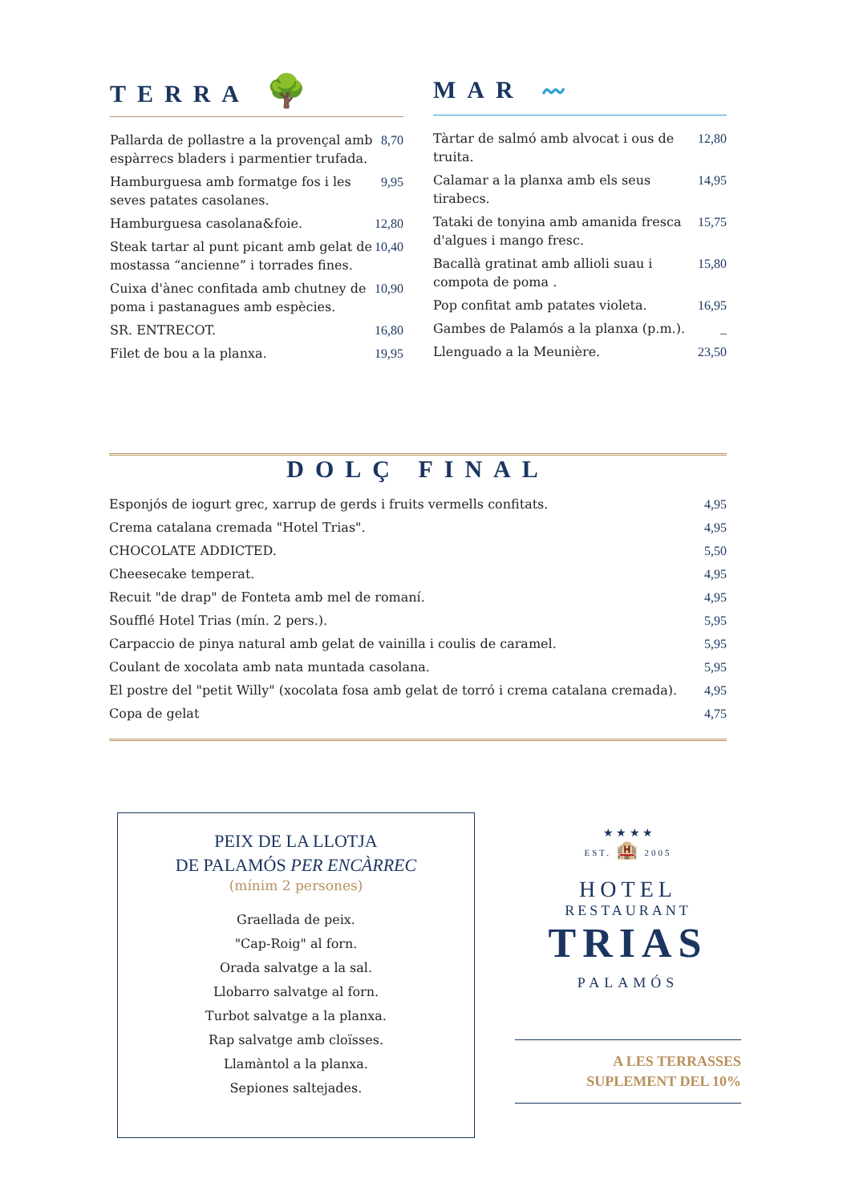TERRA 🌳
| Pallarda de pollastre a la provençal amb espàrrecs bladers i parmentier trufada. | 8,70 |
| Hamburguesa amb formatge fos i les seves patates casolanes. | 9,95 |
| Hamburguesa casolana&foie. | 12,80 |
| Steak tartar al punt picant amb gelat de mostassa “ancienne” i torrades fines. | 10,40 |
| Cuixa d'ànec confitada amb chutney de poma i pastanagues amb espècies. | 10,90 |
| SR. ENTRECOT. | 16,80 |
| Filet de bou a la planxa. | 19,95 |
MAR 〰
| Tàrtar de salmó amb alvocat i ous de truita. | 12,80 |
| Calamar a la planxa amb els seus tirabecs. | 14,95 |
| Tataki de tonyina amb amanida fresca d'algues i mango fresc. | 15,75 |
| Bacallà gratinat amb allioli suau i compota de poma . | 15,80 |
| Pop confitat amb patates violeta. | 16,95 |
| Gambes de Palamós a la planxa (p.m.). | _ |
| Llenguado a la Meunière. | 23,50 |
DOLÇ FINAL
| Esponjós de iogurt grec, xarrup de gerds i fruits vermells confitats. | 4,95 |
| Crema catalana cremada "Hotel Trias". | 4,95 |
| CHOCOLATE ADDICTED. | 5,50 |
| Cheesecake temperat. | 4,95 |
| Recuit "de drap" de Fonteta amb mel de romaní. | 4,95 |
| Soufflé Hotel Trias (mín. 2 pers.). | 5,95 |
| Carpaccio de pinya natural amb gelat de vainilla i coulis de caramel. | 5,95 |
| Coulant de xocolata amb nata muntada casolana. | 5,95 |
| El postre del "petit Willy" (xocolata fosa amb gelat de torró i crema catalana cremada). | 4,95 |
| Copa de gelat | 4,75 |
PEIX DE LA LLOTJA
DE PALAMÓS PER ENCÀRREC
(mínim 2 persones)
Graellada de peix.
"Cap-Roig" al forn.
Orada salvatge a la sal.
Llobarro salvatge al forn.
Turbot salvatge a la planxa.
Rap salvatge amb cloïsses.
Llamàntol a la planxa.
Sepiones saltejades.
★ ★ ★ ★
EST. 🏨 2005
HOTEL
RESTAURANT
TRIAS
PALAMÓS
A LES TERRASSES
SUPLEMENT DEL 10%